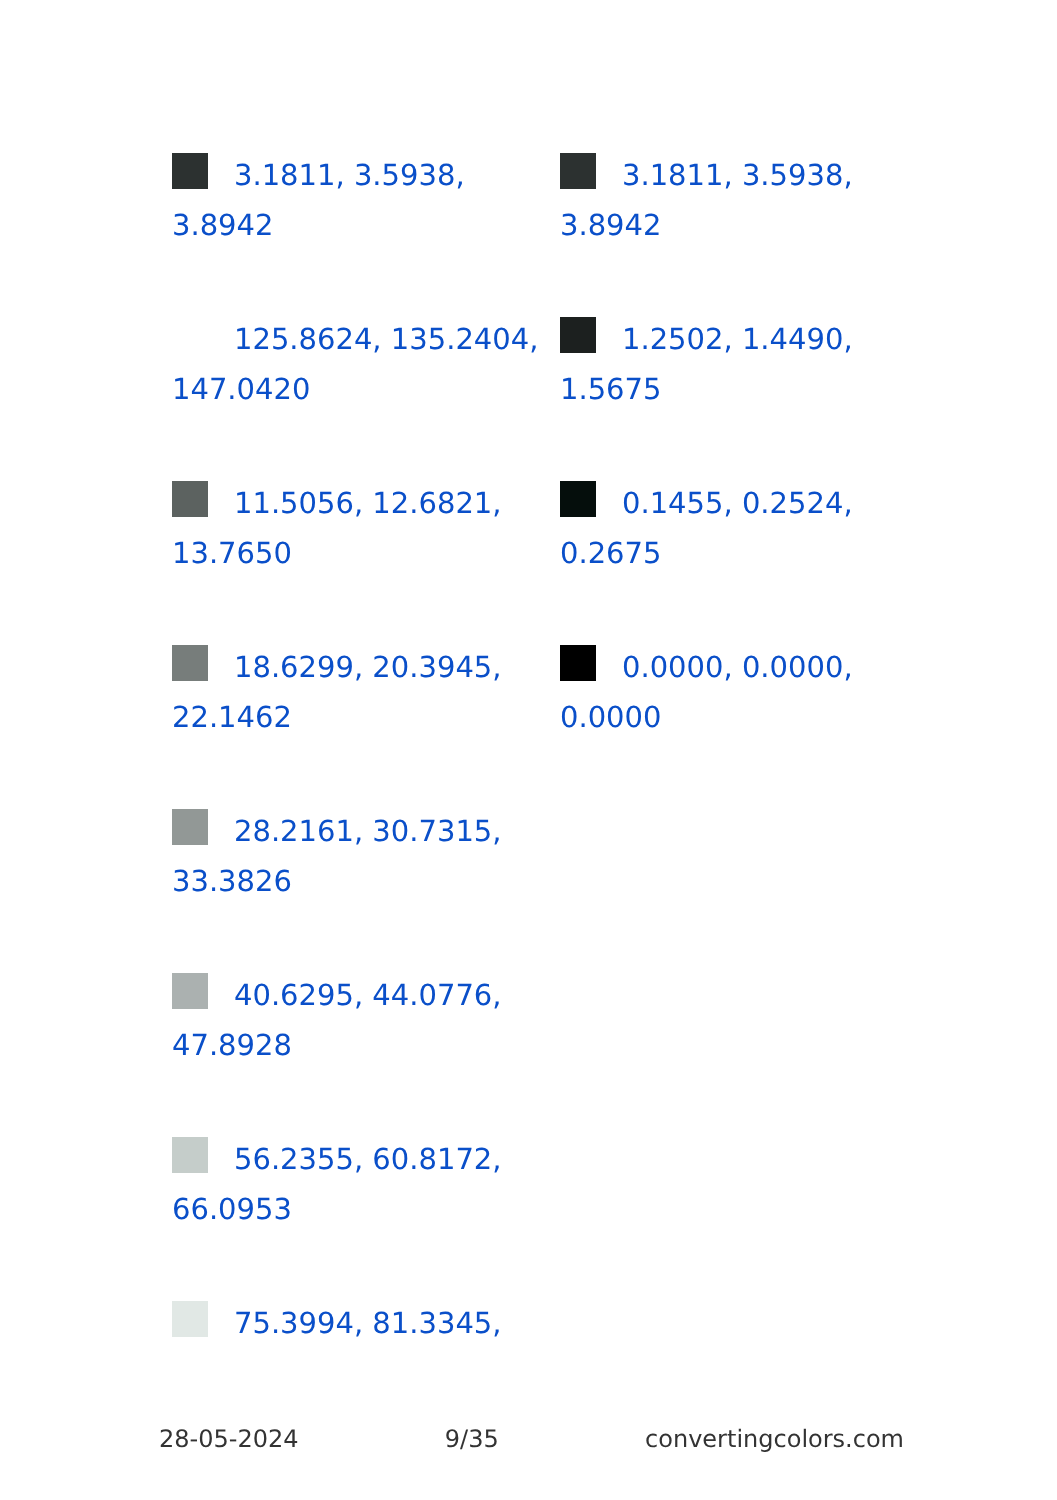3.1811, 3.5938, 3.8942
3.1811, 3.5938, 3.8942
125.8624, 135.2404, 147.0420
1.2502, 1.4490, 1.5675
11.5056, 12.6821, 13.7650
0.1455, 0.2524, 0.2675
18.6299, 20.3945, 22.1462
0.0000, 0.0000, 0.0000
28.2161, 30.7315, 33.3826
40.6295, 44.0776, 47.8928
56.2355, 60.8172, 66.0953
75.3994, 81.3345,
28-05-2024 9/35 convertingcolors.com